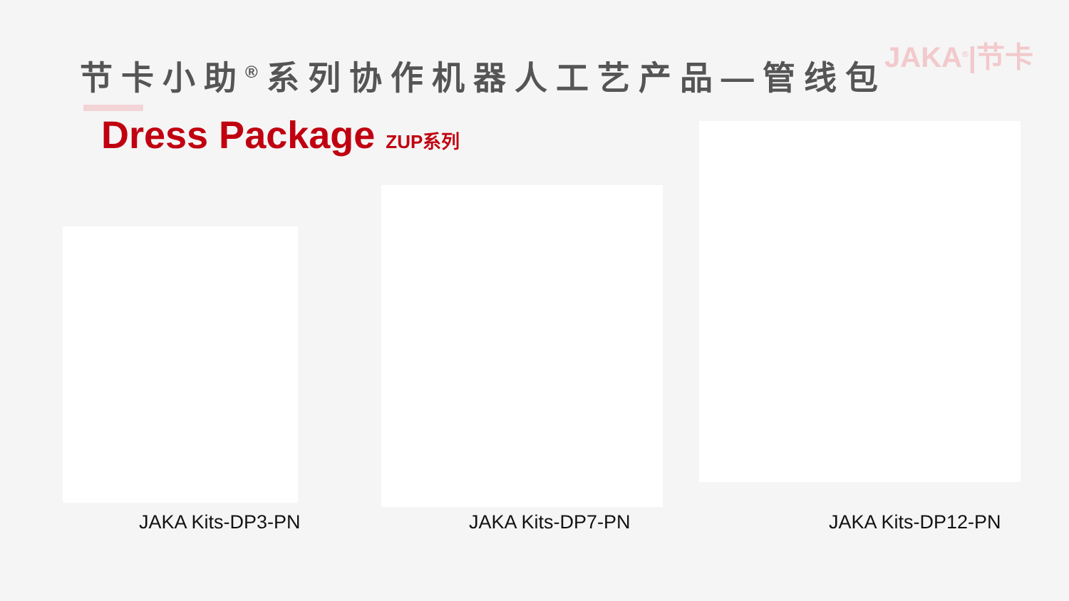JAKA<sup>®</sup>|节卡
节卡小助<sup>®</sup>系列协作机器人工艺产品—管线包
Dress Package ZUP系列
JAKA Kits-DP3-PN JAKA Kits-DP7-PN JAKA Kits-DP12-PN